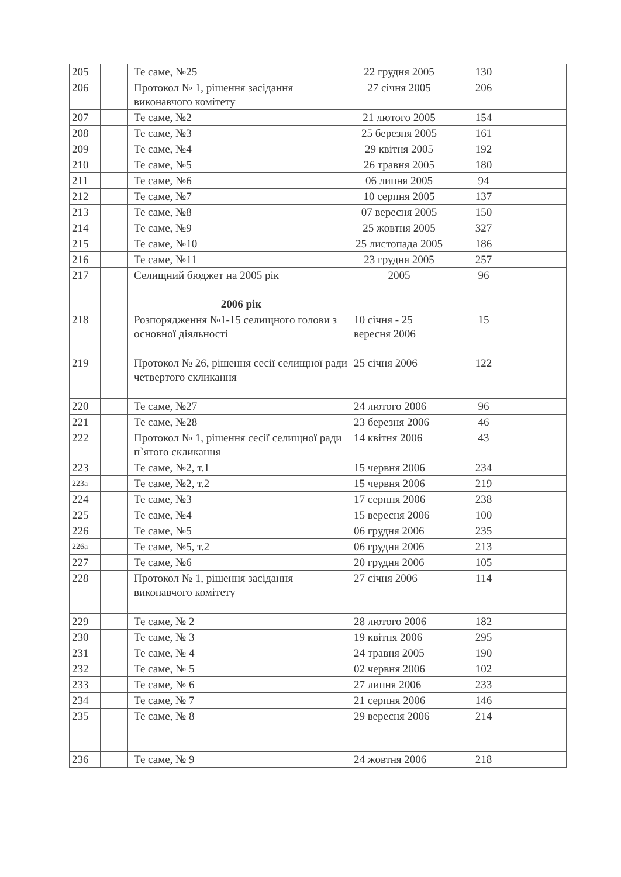| 205 | | Те саме, №25 | 22 грудня 2005 | 130 | |
| 206 | | Протокол № 1, рішення засідання виконавчого комітету | 27 січня 2005 | 206 | |
| 207 | | Те саме, №2 | 21 лютого 2005 | 154 | |
| 208 | | Те саме, №3 | 25 березня 2005 | 161 | |
| 209 | | Те саме, №4 | 29 квітня 2005 | 192 | |
| 210 | | Те саме, №5 | 26 травня 2005 | 180 | |
| 211 | | Те саме, №6 | 06 липня 2005 | 94 | |
| 212 | | Те саме, №7 | 10 серпня 2005 | 137 | |
| 213 | | Те саме, №8 | 07 вересня 2005 | 150 | |
| 214 | | Те саме, №9 | 25 жовтня 2005 | 327 | |
| 215 | | Те саме, №10 | 25 листопада 2005 | 186 | |
| 216 | | Те саме, №11 | 23 грудня 2005 | 257 | |
| 217 | | Селищний бюджет на 2005 рік | 2005 | 96 | |
| | | 2006 рік | | | |
| 218 | | Розпорядження №1-15 селищного голови з основної діяльності | 10 січня - 25 вересня 2006 | 15 | |
| 219 | | Протокол № 26, рішення сесії селищної ради четвертого скликання | 25 січня 2006 | 122 | |
| 220 | | Те саме, №27 | 24 лютого 2006 | 96 | |
| 221 | | Те саме, №28 | 23 березня 2006 | 46 | |
| 222 | | Протокол № 1, рішення сесії селищної ради п`ятого скликання | 14 квітня 2006 | 43 | |
| 223 | | Те саме, №2, т.1 | 15 червня 2006 | 234 | |
| 223а | | Те саме, №2, т.2 | 15 червня 2006 | 219 | |
| 224 | | Те саме, №3 | 17 серпня 2006 | 238 | |
| 225 | | Те саме, №4 | 15 вересня 2006 | 100 | |
| 226 | | Те саме, №5 | 06 грудня 2006 | 235 | |
| 226а | | Те саме, №5, т.2 | 06 грудня 2006 | 213 | |
| 227 | | Те саме, №6 | 20 грудня 2006 | 105 | |
| 228 | | Протокол № 1, рішення засідання виконавчого комітету | 27 січня 2006 | 114 | |
| 229 | | Те саме, № 2 | 28 лютого 2006 | 182 | |
| 230 | | Те саме, № 3 | 19 квітня 2006 | 295 | |
| 231 | | Те саме, № 4 | 24 травня 2005 | 190 | |
| 232 | | Те саме, № 5 | 02 червня 2006 | 102 | |
| 233 | | Те саме, № 6 | 27 липня 2006 | 233 | |
| 234 | | Те саме, № 7 | 21 серпня 2006 | 146 | |
| 235 | | Те саме, № 8 | 29 вересня 2006 | 214 | |
| 236 | | Те саме, № 9 | 24 жовтня 2006 | 218 | |